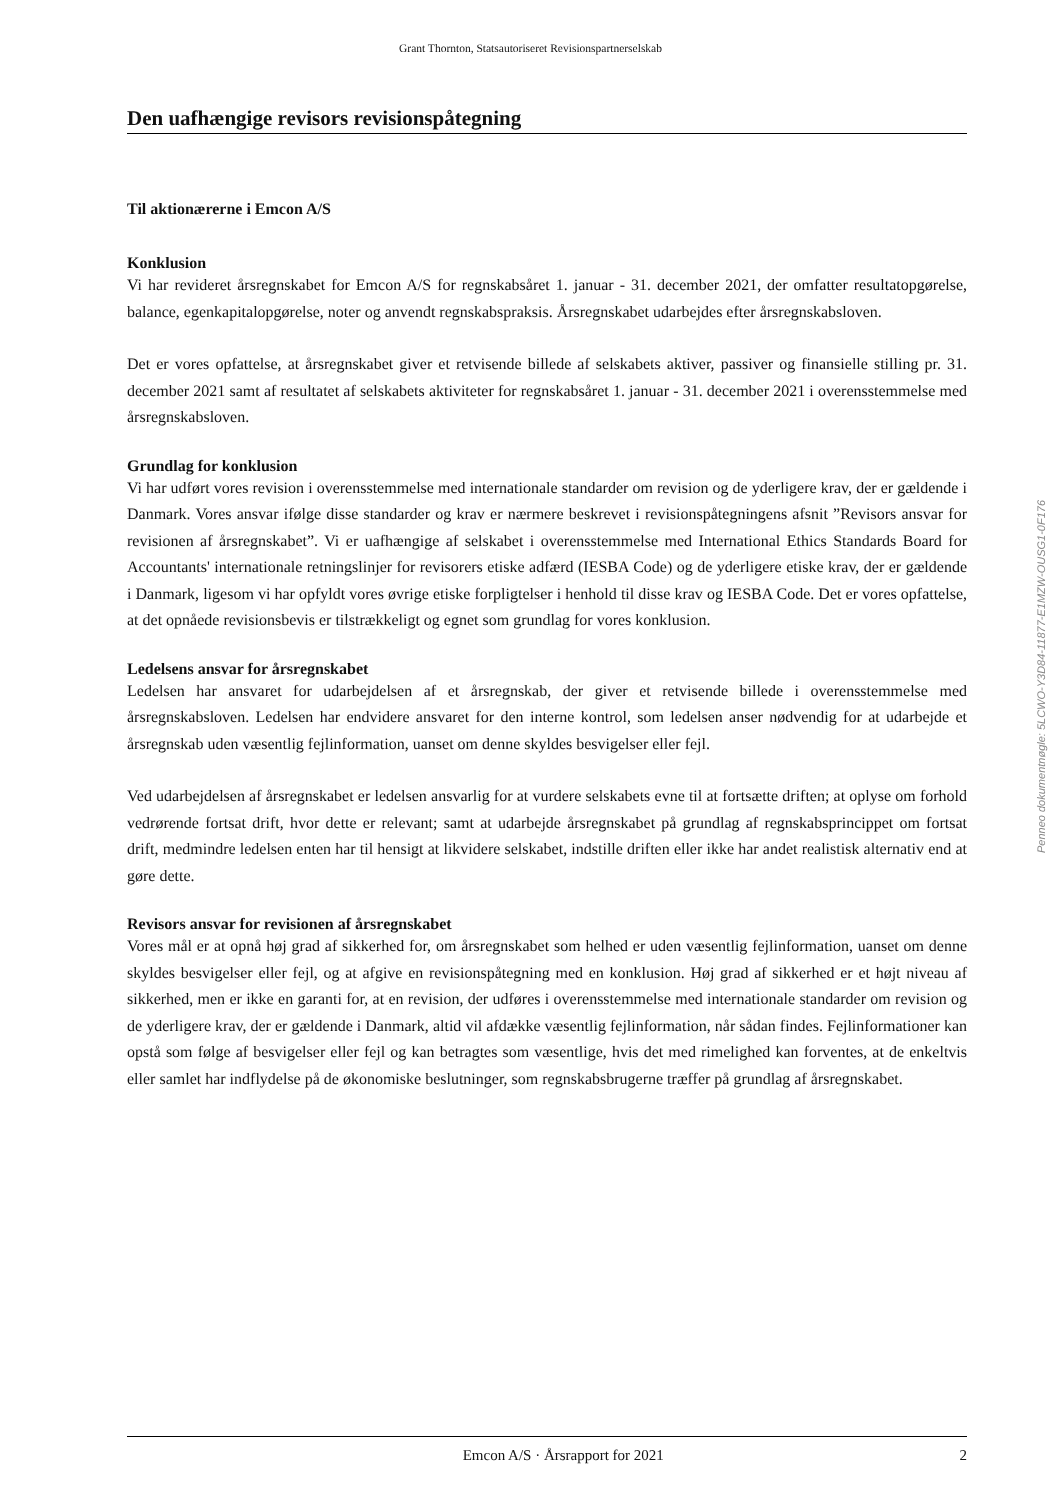Grant Thornton, Statsautoriseret Revisionspartnerselskab
Den uafhængige revisors revisionspåtegning
Til aktionærerne i Emcon A/S
Konklusion
Vi har revideret årsregnskabet for Emcon A/S for regnskabsåret 1. januar - 31. december 2021, der omfatter resultatopgørelse, balance, egenkapitalopgørelse, noter og anvendt regnskabspraksis. Årsregnskabet udarbejdes efter årsregnskabsloven.
Det er vores opfattelse, at årsregnskabet giver et retvisende billede af selskabets aktiver, passiver og finansielle stilling pr. 31. december 2021 samt af resultatet af selskabets aktiviteter for regnskabsåret 1. januar - 31. december 2021 i overensstemmelse med årsregnskabsloven.
Grundlag for konklusion
Vi har udført vores revision i overensstemmelse med internationale standarder om revision og de yderligere krav, der er gældende i Danmark. Vores ansvar ifølge disse standarder og krav er nærmere beskrevet i revisionspåtegningens afsnit ”Revisors ansvar for revisionen af årsregnskabet”. Vi er uafhængige af selskabet i overensstemmelse med International Ethics Standards Board for Accountants' internationale retningslinjer for revisorers etiske adfærd (IESBA Code) og de yderligere etiske krav, der er gældende i Danmark, ligesom vi har opfyldt vores øvrige etiske forpligtelser i henhold til disse krav og IESBA Code. Det er vores opfattelse, at det opnåede revisionsbevis er tilstrækkeligt og egnet som grundlag for vores konklusion.
Ledelsens ansvar for årsregnskabet
Ledelsen har ansvaret for udarbejdelsen af et årsregnskab, der giver et retvisende billede i overensstemmelse med årsregnskabsloven. Ledelsen har endvidere ansvaret for den interne kontrol, som ledelsen anser nødvendig for at udarbejde et årsregnskab uden væsentlig fejlinformation, uanset om denne skyldes besvigelser eller fejl.
Ved udarbejdelsen af årsregnskabet er ledelsen ansvarlig for at vurdere selskabets evne til at fortsætte driften; at oplyse om forhold vedrørende fortsat drift, hvor dette er relevant; samt at udarbejde årsregnskabet på grundlag af regnskabsprincippet om fortsat drift, medmindre ledelsen enten har til hensigt at likvidere selskabet, indstille driften eller ikke har andet realistisk alternativ end at gøre dette.
Revisors ansvar for revisionen af årsregnskabet
Vores mål er at opnå høj grad af sikkerhed for, om årsregnskabet som helhed er uden væsentlig fejlinformation, uanset om denne skyldes besvigelser eller fejl, og at afgive en revisionspåtegning med en konklusion. Høj grad af sikkerhed er et højt niveau af sikkerhed, men er ikke en garanti for, at en revision, der udføres i overensstemmelse med internationale standarder om revision og de yderligere krav, der er gældende i Danmark, altid vil afdække væsentlig fejlinformation, når sådan findes. Fejlinformationer kan opstå som følge af besvigelser eller fejl og kan betragtes som væsentlige, hvis det med rimelighed kan forventes, at de enkeltvis eller samlet har indflydelse på de økonomiske beslutninger, som regnskabsbrugerne træffer på grundlag af årsregnskabet.
Penneo dokumentnøgle: 5LCWO-Y3D84-11877-E1MZW-OUSG1-0F176
Emcon A/S · Årsrapport for 2021 2